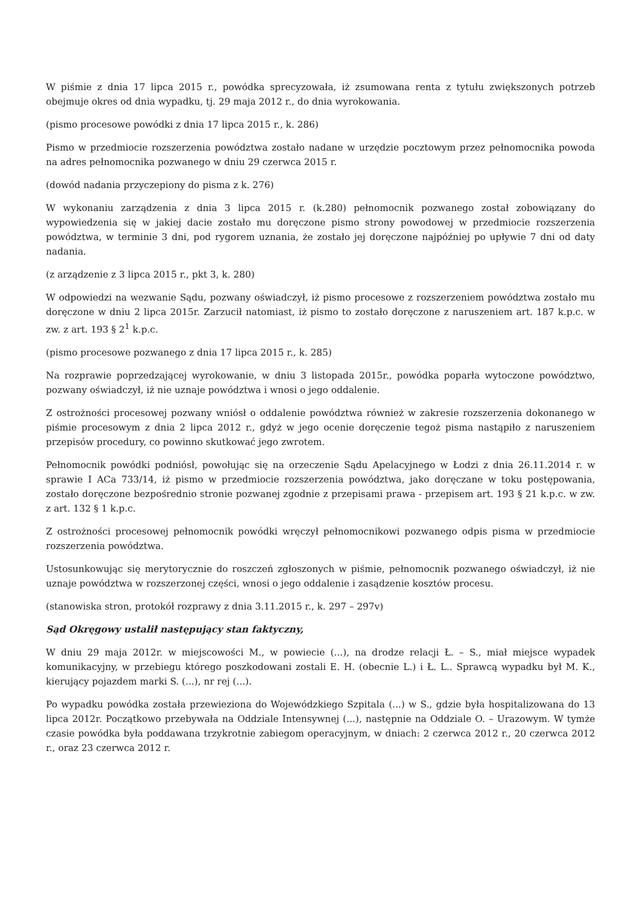W piśmie z dnia 17 lipca 2015 r., powódka sprecyzowała, iż zsumowana renta z tytułu zwiększonych potrzeb obejmuje okres od dnia wypadku, tj. 29 maja 2012 r., do dnia wyrokowania.
(pismo procesowe powódki z dnia 17 lipca 2015 r., k. 286)
Pismo w przedmiocie rozszerzenia powództwa zostało nadane w urzędzie pocztowym przez pełnomocnika powoda na adres pełnomocnika pozwanego w dniu 29 czerwca 2015 r.
(dowód nadania przyczepiony do pisma z k. 276)
W wykonaniu zarządzenia z dnia 3 lipca 2015 r. (k.280) pełnomocnik pozwanego został zobowiązany do wypowiedzenia się w jakiej dacie zostało mu doręczone pismo strony powodowej w przedmiocie rozszerzenia powództwa, w terminie 3 dni, pod rygorem uznania, że zostało jej doręczone najpóźniej po upływie 7 dni od daty nadania.
(z arządzenie z 3 lipca 2015 r., pkt 3, k. 280)
W odpowiedzi na wezwanie Sądu, pozwany oświadczył, iż pismo procesowe z rozszerzeniem powództwa zostało mu doręczone w dniu 2 lipca 2015r. Zarzucił natomiast, iż pismo to zostało doręczone z naruszeniem art. 187 k.p.c. w zw. z art. 193 § 2<sup>1</sup> k.p.c.
(pismo procesowe pozwanego z dnia 17 lipca 2015 r., k. 285)
Na rozprawie poprzedzającej wyrokowanie, w dniu 3 listopada 2015r., powódka poparła wytoczone powództwo, pozwany oświadczył, iż nie uznaje powództwa i wnosi o jego oddalenie.
Z ostrożności procesowej pozwany wniósł o oddalenie powództwa również w zakresie rozszerzenia dokonanego w piśmie procesowym z dnia 2 lipca 2012 r., gdyż w jego ocenie doręczenie tegoż pisma nastąpiło z naruszeniem przepisów procedury, co powinno skutkować jego zwrotem.
Pełnomocnik powódki podniósł, powołując się na orzeczenie Sądu Apelacyjnego w Łodzi z dnia 26.11.2014 r. w sprawie I ACa 733/14, iż pismo w przedmiocie rozszerzenia powództwa, jako doręczane w toku postępowania, zostało doręczone bezpośrednio stronie pozwanej zgodnie z przepisami prawa - przepisem art. 193 § 21 k.p.c. w zw. z art. 132 § 1 k.p.c.
Z ostrożności procesowej pełnomocnik powódki wręczył pełnomocnikowi pozwanego odpis pisma w przedmiocie rozszerzenia powództwa.
Ustosunkowując się merytorycznie do roszczeń zgłoszonych w piśmie, pełnomocnik pozwanego oświadczył, iż nie uznaje powództwa w rozszerzonej części, wnosi o jego oddalenie i zasądzenie kosztów procesu.
(stanowiska stron, protokół rozprawy z dnia 3.11.2015 r., k. 297 – 297v)
Sąd Okręgowy ustalił następujący stan faktyczny,
W dniu 29 maja 2012r. w miejscowości M., w powiecie (...), na drodze relacji Ł. – S., miał miejsce wypadek komunikacyjny, w przebiegu którego poszkodowani zostali E. H. (obecnie L.) i Ł. L.. Sprawcą wypadku był M. K., kierujący pojazdem marki S. (...), nr rej (...).
Po wypadku powódka została przewieziona do Wojewódzkiego Szpitala (...) w S., gdzie była hospitalizowana do 13 lipca 2012r. Początkowo przebywała na Oddziale Intensywnej (...), następnie na Oddziale O. – Urazowym. W tymże czasie powódka była poddawana trzykrotnie zabiegom operacyjnym, w dniach: 2 czerwca 2012 r., 20 czerwca 2012 r., oraz 23 czerwca 2012 r.